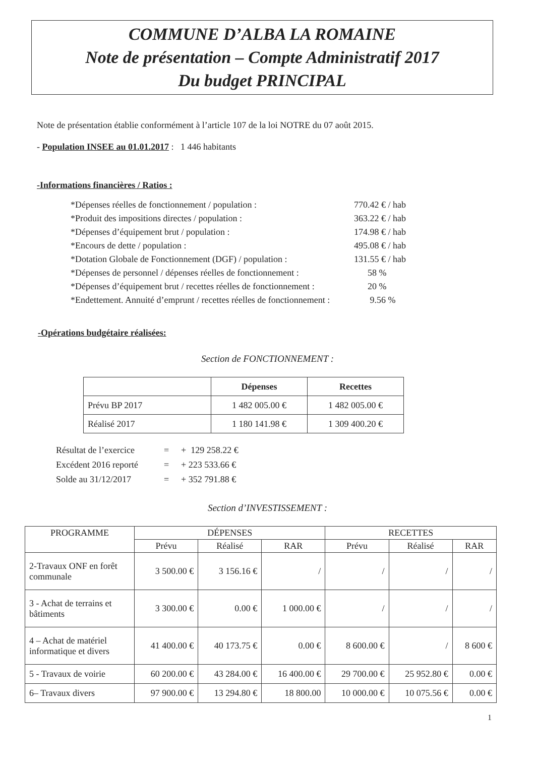COMMUNE D’ALBA LA ROMAINE
Note de présentation – Compte Administratif 2017
Du budget PRINCIPAL
Note de présentation établie conformément à l’article 107 de la loi NOTRE du 07 août 2015.
- Population INSEE au 01.01.2017 : 1 446 habitants
-Informations financières / Ratios :
| *Dépenses réelles de fonctionnement / population : | 770.42 € / hab |
| *Produit des impositions directes / population : | 363.22 € / hab |
| *Dépenses d’équipement brut / population : | 174.98 € / hab |
| *Encours de dette / population : | 495.08 € / hab |
| *Dotation Globale de Fonctionnement (DGF) / population : | 131.55 € / hab |
| *Dépenses de personnel / dépenses réelles de fonctionnement : | 58 % |
| *Dépenses d’équipement brut / recettes réelles de fonctionnement : | 20 % |
| *Endettement. Annuité d’emprunt / recettes réelles de fonctionnement : | 9.56 % |
-Opérations budgétaire réalisées:
Section de FONCTIONNEMENT :
| | Dépenses | Recettes |
| --- | --- | --- |
| Prévu BP 2017 | 1 482 005.00 € | 1 482 005.00 € |
| Réalisé 2017 | 1 180 141.98 € | 1 309 400.20 € |
| Résultat de l’exercice | = | + 129 258.22 € |
| Excédent 2016 reporté | = | + 223 533.66 € |
| Solde au 31/12/2017 | = | + 352 791.88 € |
Section d’INVESTISSEMENT :
| PROGRAMME | DÉPENSES | | | RECETTES | | |
| --- | --- | --- | --- | --- | --- | --- |
| | Prévu | Réalisé | RAR | Prévu | Réalisé | RAR |
| 2-Travaux ONF en forêt communale | 3 500.00 € | 3 156.16 € | / | / | / | / |
| 3 - Achat de terrains et bâtiments | 3 300.00 € | 0.00 € | 1 000.00 € | / | / | / |
| 4 – Achat de matériel informatique et divers | 41 400.00 € | 40 173.75 € | 0.00 € | 8 600.00 € | / | 8 600 € |
| 5 - Travaux de voirie | 60 200.00 € | 43 284.00 € | 16 400.00 € | 29 700.00 € | 25 952.80 € | 0.00 € |
| 6– Travaux divers | 97 900.00 € | 13 294.80 € | 18 800.00 | 10 000.00 € | 10 075.56 € | 0.00 € |
1